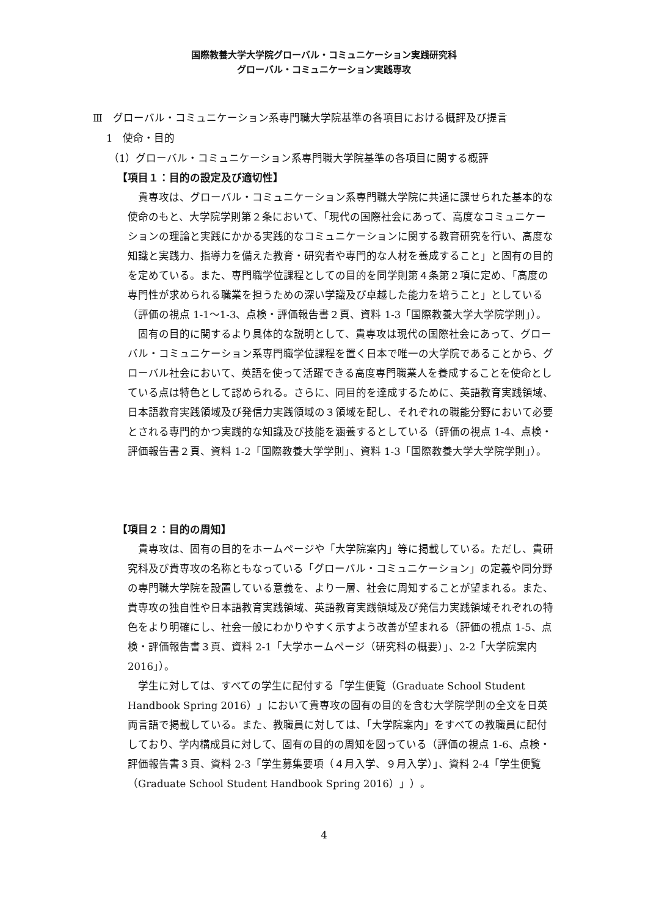国際教養大学大学院グローバル・コミュニケーション実践研究科
グローバル・コミュニケーション実践専攻
Ⅲ　グローバル・コミュニケーション系専門職大学院基準の各項目における概評及び提言
1　使命・目的
（1）グローバル・コミュニケーション系専門職大学院基準の各項目に関する概評
【項目１：目的の設定及び適切性】
貴専攻は、グローバル・コミュニケーション系専門職大学院に共通に課せられた基本的な使命のもと、大学院学則第２条において、「現代の国際社会にあって、高度なコミュニケーションの理論と実践にかかる実践的なコミュニケーションに関する教育研究を行い、高度な知識と実践力、指導力を備えた教育・研究者や専門的な人材を養成すること」と固有の目的を定めている。また、専門職学位課程としての目的を同学則第４条第２項に定め、「高度の専門性が求められる職業を担うための深い学識及び卓越した能力を培うこと」としている（評価の視点 1-1～1-3、点検・評価報告書２頁、資料 1-3「国際教養大学大学院学則」）。
固有の目的に関するより具体的な説明として、貴専攻は現代の国際社会にあって、グローバル・コミュニケーション系専門職学位課程を置く日本で唯一の大学院であることから、グローバル社会において、英語を使って活躍できる高度専門職業人を養成することを使命としている点は特色として認められる。さらに、同目的を達成するために、英語教育実践領域、日本語教育実践領域及び発信力実践領域の３領域を配し、それぞれの職能分野において必要とされる専門的かつ実践的な知識及び技能を涵養するとしている（評価の視点 1-4、点検・評価報告書２頁、資料 1-2「国際教養大学学則」、資料 1-3「国際教養大学大学院学則」）。
【項目２：目的の周知】
貴専攻は、固有の目的をホームページや「大学院案内」等に掲載している。ただし、貴研究科及び貴専攻の名称ともなっている「グローバル・コミュニケーション」の定義や同分野の専門職大学院を設置している意義を、より一層、社会に周知することが望まれる。また、貴専攻の独自性や日本語教育実践領域、英語教育実践領域及び発信力実践領域それぞれの特色をより明確にし、社会一般にわかりやすく示すよう改善が望まれる（評価の視点 1-5、点検・評価報告書３頁、資料 2-1「大学ホームページ（研究科の概要）」、2-2「大学院案内 2016」）。
学生に対しては、すべての学生に配付する「学生便覧（Graduate School Student Handbook Spring 2016）」において貴専攻の固有の目的を含む大学院学則の全文を日英両言語で掲載している。また、教職員に対しては、「大学院案内」をすべての教職員に配付しており、学内構成員に対して、固有の目的の周知を図っている（評価の視点 1-6、点検・評価報告書３頁、資料 2-3「学生募集要項（４月入学、９月入学）」、資料 2-4「学生便覧（Graduate School Student Handbook Spring 2016）」）。
4